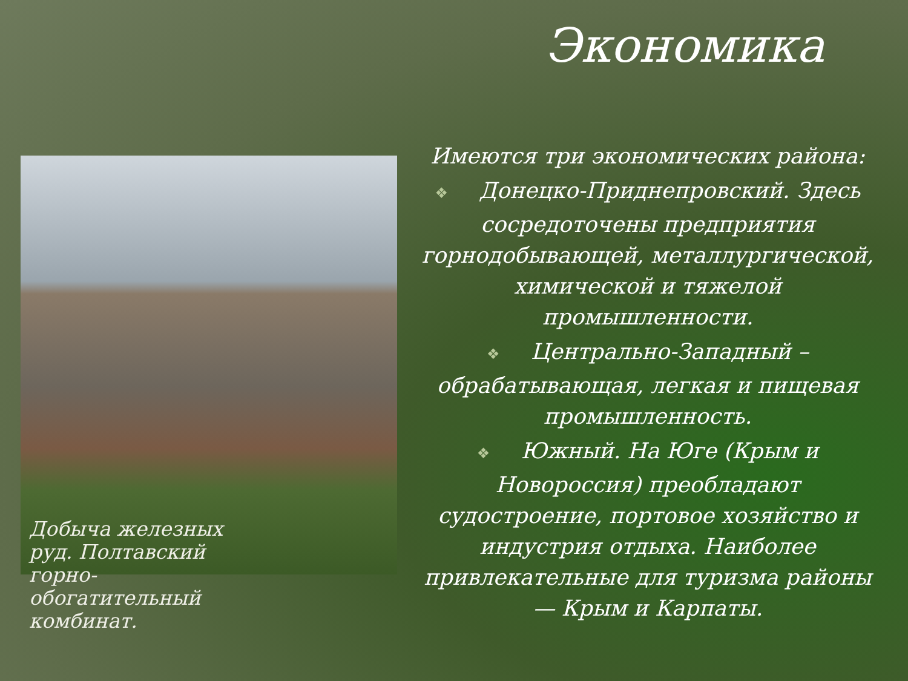Экономика
Добыча железных руд. Полтавский горно-обогатительный комбинат.
Имеются три экономических района:
❖ Донецко-Приднепровский. Здесь сосредоточены предприятия горнодобывающей, металлургической, химической и тяжелой промышленности.
❖ Центрально-Западный – обрабатывающая, легкая и пищевая промышленность.
❖ Южный. На Юге (Крым и Новороссия) преобладают судостроение, портовое хозяйство и индустрия отдыха. Наиболее привлекательные для туризма районы — Крым и Карпаты.